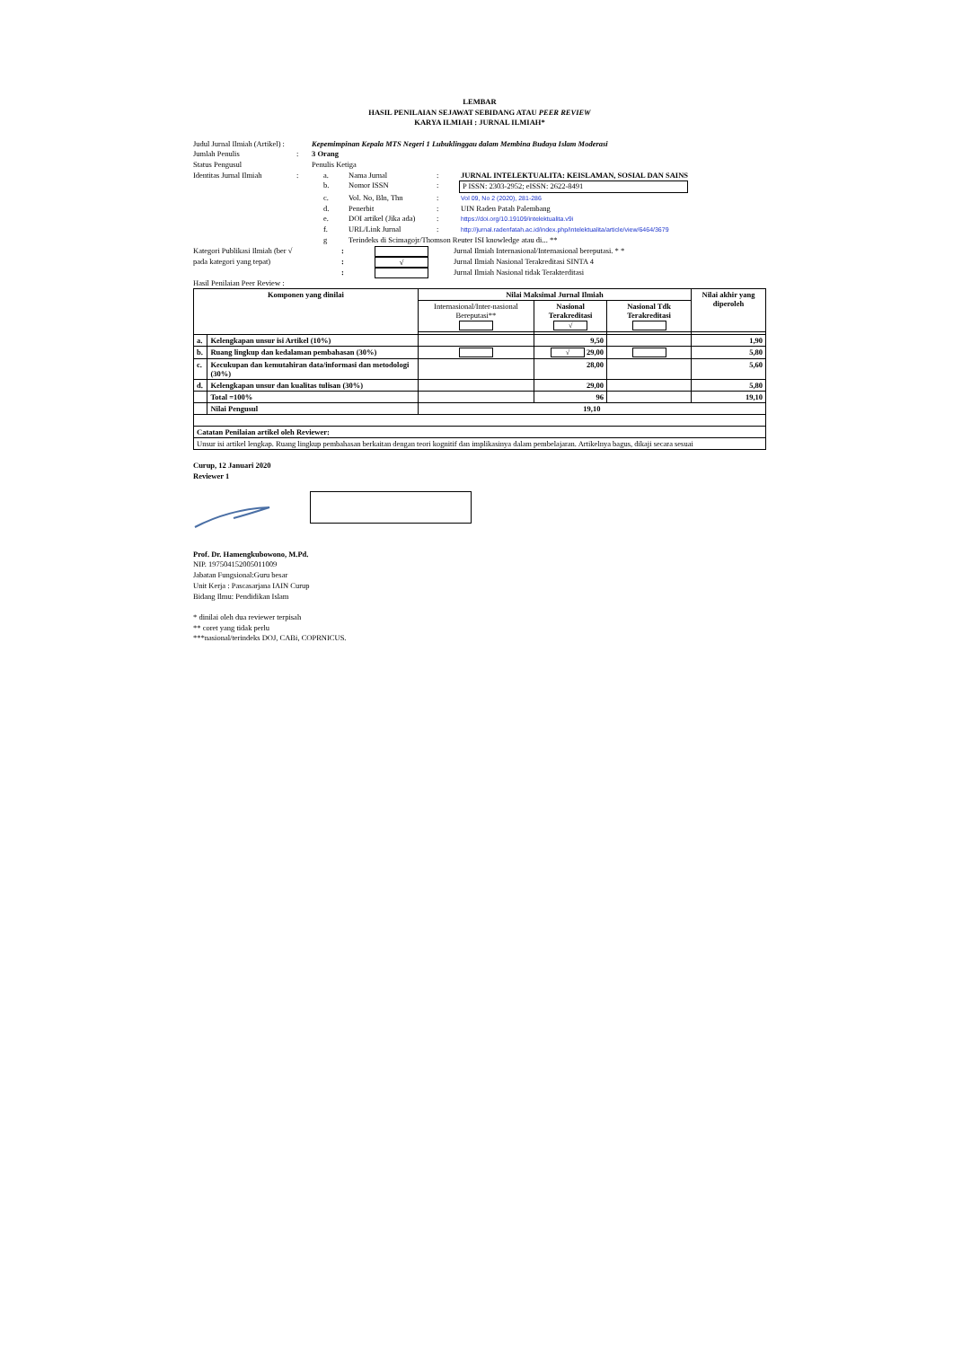LEMBAR
HASIL PENILAIAN SEJAWAT SEBIDANG ATAU PEER REVIEW
KARYA ILMIAH : JURNAL ILMIAH*
Judul Jurnal Ilmiah (Artikel) : Kepemimpinan Kepala MTS Negeri 1 Lubuklinggau dalam Membina Budaya Islam Moderasi
Jumlah Penulis: 3 Orang
Status Pengusul Penulis Ketiga
Identitas Jurnal Ilmiah: a. Nama Jurnal: JURNAL INTELEKTUALITA: KEISLAMAN, SOSIAL DAN SAINS
b. Nomor ISSN: P ISSN: 2303-2952; eISSN: 2622-8491
c. Vol. No, Bln, Thn: Vol 09, No 2 (2020), 281-286
d. Penerbit: UIN Raden Patah Palembang
e. DOI artikel (Jika ada): https://doi.org/10.19109/intelektualita.v9i
f. URL/Link Jurnal: http://jurnal.radenfatah.ac.id/index.php/intelektualita/article/view/6464/3679
g Terindeks di Scimagojr/Thomson Reuter ISI knowledge atau di... **
Kategori Publikasi Ilmiah (ber √: Jurnal Ilmiah Internasional/Internasional bereputasi. * *
pada kategori yang tepat): √ Jurnal Ilmiah Nasional Terakreditasi SINTA 4
: Jurnal Ilmiah Nasional tidak Terakterditasi
Hasil Penilaian Peer Review :
| Komponen yang dinilai | | Nilai Maksimal Jurnal Ilmiah | | | Nilai akhir yang diperoleh |
| --- | --- | --- | --- | --- | --- |
| | | Internasional/Inter-nasional Bereputasi** | Nasional Terakreditasi √ | Nasional Tdk Terakreditasi | |
| a. | Kelengkapan unsur isi Artikel (10%) | | 9,50 | | 1,90 |
| b. | Ruang lingkup dan kedalaman pembahasan (30%) | | √ 29,00 | | 5,80 |
| c. | Kecukupan dan kemutahiran data/informasi dan metodologi (30%) | | 28,00 | | 5,60 |
| d. | Kelengkapan unsur dan kualitas tulisan (30%) | | 29,00 | | 5,80 |
| | Total =100% | | 96 | | 19,10 |
| | Nilai Pengusul | 19,10 | | | |
| Catatan Penilaian artikel oleh Reviewer: | | | | | |
| Unsur isi artikel lengkap. Ruang lingkup pembahasan berkaitan dengan teori kognitif dan implikasinya dalam pembelajaran. Artikelnya bagus, dikaji secara sesuai | | | | | |
Curup, 12 Januari 2020
Reviewer 1
Prof. Dr. Hamengkubowono, M.Pd.
NIP. 197504152005011009
Jabatan Fungsional:Guru besar
Unit Kerja : Pascasarjana IAIN Curup
Bidang Ilmu: Pendidikan Islam
* dinilai oleh dua reviewer terpisah
** coret yang tidak perlu
***nasional/terindeks DOJ, CABi, COPRNICUS.